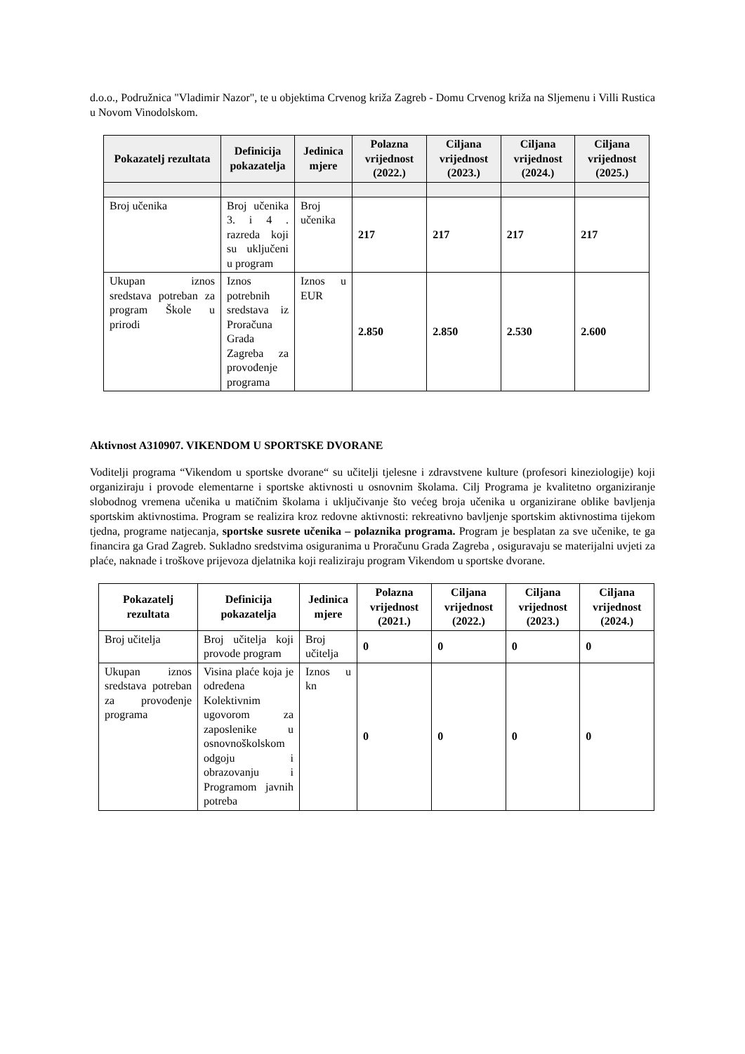d.o.o., Podružnica "Vladimir Nazor", te u objektima Crvenog križa Zagreb - Domu Crvenog križa na Sljemenu i Villi Rustica u Novom Vinodolskom.
| Pokazatelj rezultata | Definicija pokazatelja | Jedinica mjere | Polazna vrijednost (2022.) | Ciljana vrijednost (2023.) | Ciljana vrijednost (2024.) | Ciljana vrijednost (2025.) |
| --- | --- | --- | --- | --- | --- | --- |
| Broj učenika | Broj učenika 3. i 4 . razreda koji su uključeni u program | Broj učenika | 217 | 217 | 217 | 217 |
| Ukupan iznos sredstava potreban za program Škole u prirodi | Iznos potrebnih sredstava iz Proračuna Grada Zagreba za provođenje programa | Iznos u EUR | 2.850 | 2.850 | 2.530 | 2.600 |
Aktivnost A310907. VIKENDOM U SPORTSKE DVORANE
Voditelji programa “Vikendom u sportske dvorane“ su učitelji tjelesne i zdravstvene kulture (profesori kineziologije) koji organiziraju i provode elementarne i sportske aktivnosti u osnovnim školama. Cilj Programa je kvalitetno organiziranje slobodnog vremena učenika u matičnim školama i uključivanje što većeg broja učenika u organizirane oblike bavljenja sportskim aktivnostima. Program se realizira kroz redovne aktivnosti: rekreativno bavljenje sportskim aktivnostima tijekom tjedna, programe natjecanja, sportske susrete učenika – polaznika programa. Program je besplatan za sve učenike, te ga financira ga Grad Zagreb. Sukladno sredstvima osiguranima u Proračunu Grada Zagreba , osiguravaju se materijalni uvjeti za plaće, naknade i troškove prijevoza djelatnika koji realiziraju program Vikendom u sportske dvorane.
| Pokazatelj rezultata | Definicija pokazatelja | Jedinica mjere | Polazna vrijednost (2021.) | Ciljana vrijednost (2022.) | Ciljana vrijednost (2023.) | Ciljana vrijednost (2024.) |
| --- | --- | --- | --- | --- | --- | --- |
| Broj učitelja | Broj učitelja koji provode program | Broj učitelja | 0 | 0 | 0 | 0 |
| Ukupan iznos sredstava potreban za provođenje programa | Visina plaće koja je određena Kolektivnim ugovorom za zaposlenike u osnovnoškolskom odgoju i obrazovanju i Programom javnih potreba | Iznos u kn | 0 | 0 | 0 | 0 |